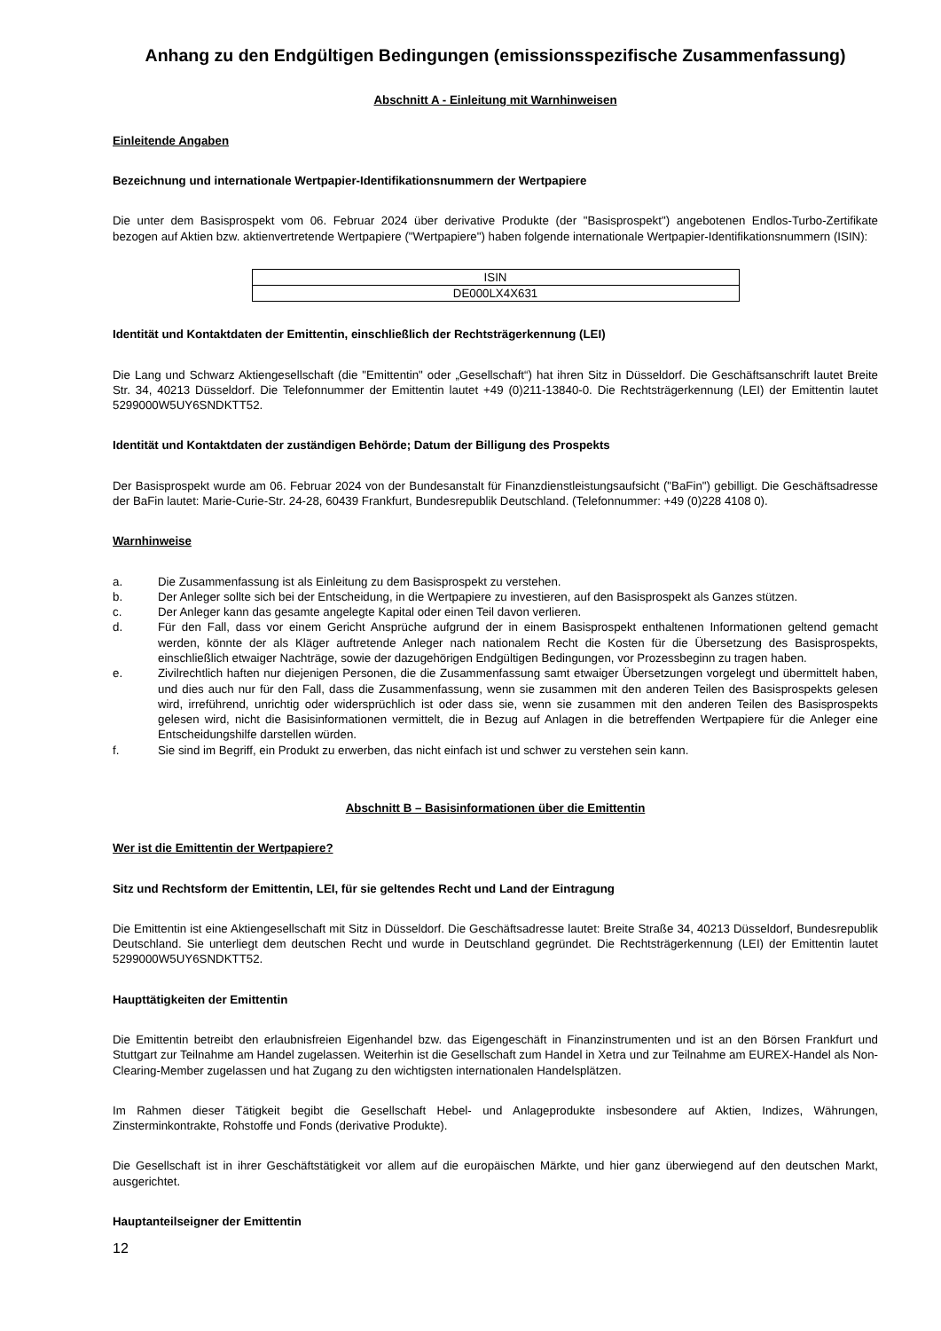Anhang zu den Endgültigen Bedingungen (emissionsspezifische Zusammenfassung)
Abschnitt A - Einleitung mit Warnhinweisen
Einleitende Angaben
Bezeichnung und internationale Wertpapier-Identifikationsnummern der Wertpapiere
Die unter dem Basisprospekt vom 06. Februar 2024 über derivative Produkte (der "Basisprospekt") angebotenen Endlos-Turbo-Zertifikate bezogen auf Aktien bzw. aktienvertretende Wertpapiere ("Wertpapiere") haben folgende internationale Wertpapier-Identifikationsnummern (ISIN):
| ISIN |
| DE000LX4X631 |
Identität und Kontaktdaten der Emittentin, einschließlich der Rechtsträgerkennung (LEI)
Die Lang und Schwarz Aktiengesellschaft (die "Emittentin" oder „Gesellschaft“) hat ihren Sitz in Düsseldorf. Die Geschäftsanschrift lautet Breite Str. 34, 40213 Düsseldorf. Die Telefonnummer der Emittentin lautet +49 (0)211-13840-0. Die Rechtsträgerkennung (LEI) der Emittentin lautet 5299000W5UY6SNDKTT52.
Identität und Kontaktdaten der zuständigen Behörde; Datum der Billigung des Prospekts
Der Basisprospekt wurde am 06. Februar 2024 von der Bundesanstalt für Finanzdienstleistungsaufsicht ("BaFin") gebilligt. Die Geschäftsadresse der BaFin lautet: Marie-Curie-Str. 24-28, 60439 Frankfurt, Bundesrepublik Deutschland. (Telefonnummer: +49 (0)228 4108 0).
Warnhinweise
a. Die Zusammenfassung ist als Einleitung zu dem Basisprospekt zu verstehen.
b. Der Anleger sollte sich bei der Entscheidung, in die Wertpapiere zu investieren, auf den Basisprospekt als Ganzes stützen.
c. Der Anleger kann das gesamte angelegte Kapital oder einen Teil davon verlieren.
d. Für den Fall, dass vor einem Gericht Ansprüche aufgrund der in einem Basisprospekt enthaltenen Informationen geltend gemacht werden, könnte der als Kläger auftretende Anleger nach nationalem Recht die Kosten für die Übersetzung des Basisprospekts, einschließlich etwaiger Nachträge, sowie der dazugehörigen Endgültigen Bedingungen, vor Prozessbeginn zu tragen haben.
e. Zivilrechtlich haften nur diejenigen Personen, die die Zusammenfassung samt etwaiger Übersetzungen vorgelegt und übermittelt haben, und dies auch nur für den Fall, dass die Zusammenfassung, wenn sie zusammen mit den anderen Teilen des Basisprospekts gelesen wird, irreführend, unrichtig oder widersprüchlich ist oder dass sie, wenn sie zusammen mit den anderen Teilen des Basisprospekts gelesen wird, nicht die Basisinformationen vermittelt, die in Bezug auf Anlagen in die betreffenden Wertpapiere für die Anleger eine Entscheidungshilfe darstellen würden.
f. Sie sind im Begriff, ein Produkt zu erwerben, das nicht einfach ist und schwer zu verstehen sein kann.
Abschnitt B – Basisinformationen über die Emittentin
Wer ist die Emittentin der Wertpapiere?
Sitz und Rechtsform der Emittentin, LEI, für sie geltendes Recht und Land der Eintragung
Die Emittentin ist eine Aktiengesellschaft mit Sitz in Düsseldorf. Die Geschäftsadresse lautet: Breite Straße 34, 40213 Düsseldorf, Bundesrepublik Deutschland. Sie unterliegt dem deutschen Recht und wurde in Deutschland gegründet. Die Rechtsträgerkennung (LEI) der Emittentin lautet 5299000W5UY6SNDKTT52.
Haupttätigkeiten der Emittentin
Die Emittentin betreibt den erlaubnisfreien Eigenhandel bzw. das Eigengeschäft in Finanzinstrumenten und ist an den Börsen Frankfurt und Stuttgart zur Teilnahme am Handel zugelassen. Weiterhin ist die Gesellschaft zum Handel in Xetra und zur Teilnahme am EUREX-Handel als Non-Clearing-Member zugelassen und hat Zugang zu den wichtigsten internationalen Handelsplätzen.
Im Rahmen dieser Tätigkeit begibt die Gesellschaft Hebel- und Anlageprodukte insbesondere auf Aktien, Indizes, Währungen, Zinsterminkontrakte, Rohstoffe und Fonds (derivative Produkte).
Die Gesellschaft ist in ihrer Geschäftstätigkeit vor allem auf die europäischen Märkte, und hier ganz überwiegend auf den deutschen Markt, ausgerichtet.
Hauptanteilseigner der Emittentin
12